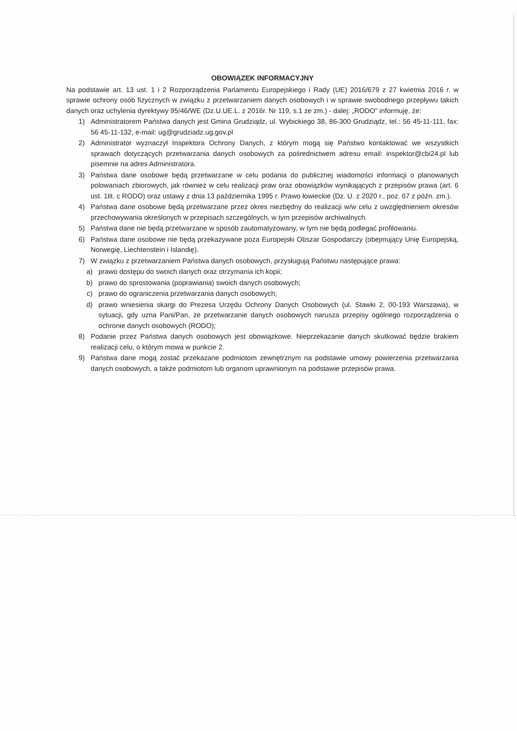OBOWIĄZEK INFORMACYJNY
Na podstawie art. 13 ust. 1 i 2 Rozporządzenia Parlamentu Europejskiego i Rady (UE) 2016/679 z 27 kwietnia 2016 r. w sprawie ochrony osób fizycznych w związku z przetwarzaniem danych osobowych i w sprawie swobodnego przepływu takich danych oraz uchylenia dyrektywy 95/46/WE (Dz.U.UE.L. z 2016r. Nr 119, s.1 ze zm.) - dalej: „RODO" informuję, że:
1) Administratorem Państwa danych jest Gmina Grudziądz, ul. Wybickiego 38, 86-300 Grudziądz, tel.: 56 45-11-111, fax: 56 45-11-132, e-mail: ug@grudziadz.ug.gov.pl
2) Administrator wyznaczył Inspektora Ochrony Danych, z którym mogą się Państwo kontaktować we wszystkich sprawach dotyczących przetwarzania danych osobowych za pośrednictwem adresu email: inspektor@cbi24.pl lub pisemnie na adres Administratora.
3) Państwa dane osobowe będą przetwarzane w celu podania do publicznej wiadomości informacji o planowanych polowaniach zbiorowych, jak również w celu realizacji praw oraz obowiązków wynikających z przepisów prawa (art. 6 ust. 1lit. c RODO) oraz ustawy z dnia 13 października 1995 r. Prawo łowieckie (Dz. U. z 2020 r., poz. 67 z późn. zm.).
4) Państwa dane osobowe będą przetwarzane przez okres niezbędny do realizacji w/w celu z uwzględnieniem okresów przechowywania określonych w przepisach szczególnych, w tym przepisów archiwalnych.
5) Państwa dane nie będą przetwarzane w sposób zautomatyzowany, w tym nie będą podlegać profilowaniu.
6) Państwa dane osobowe nie będą przekazywane poza Europejski Obszar Gospodarczy (obejmujący Unię Europejską, Norwegię, Liechtenstein i Islandię).
7) W związku z przetwarzaniem Państwa danych osobowych, przysługują Państwu następujące prawa:
a) prawo dostępu do swoich danych oraz otrzymania ich kopii;
b) prawo do sprostowania (poprawiania) swoich danych osobowych;
c) prawo do ograniczenia przetwarzania danych osobowych;
d) prawo wniesienia skargi do Prezesa Urzędu Ochrony Danych Osobowych (ul. Stawki 2, 00-193 Warszawa), w sytuacji, gdy uzna Pani/Pan, że przetwarzanie danych osobowych narusza przepisy ogólnego rozporządzenia o ochronie danych osobowych (RODO);
8) Podanie przez Państwa danych osobowych jest obowiązkowe. Nieprzekazanie danych skutkować będzie brakiem realizacji celu, o którym mowa w punkcie 2.
9) Państwa dane mogą zostać przekazane podmiotom zewnętrznym na podstawie umowy powierzenia przetwarzania danych osobowych, a także podmiotom lub organom uprawnionym na podstawie przepisów prawa.